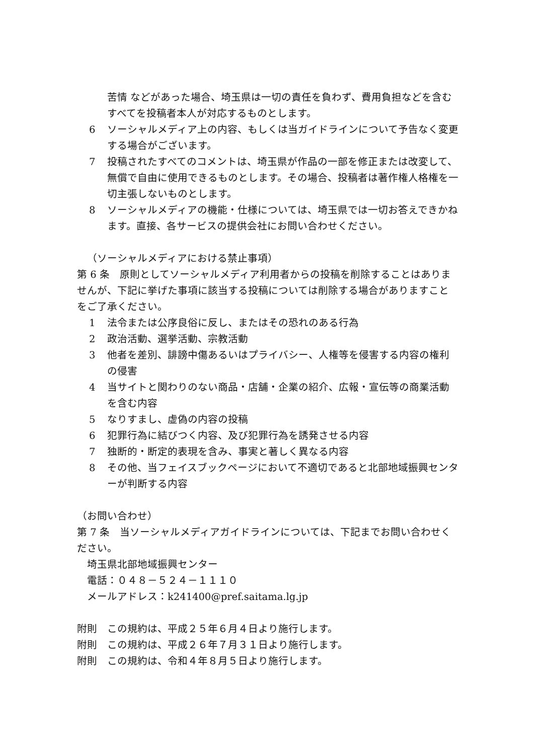苦情 などがあった場合、埼玉県は一切の責任を負わず、費用負担などを含むすべてを投稿者本人が対応するものとします。
6 ソーシャルメディア上の内容、もしくは当ガイドラインについて予告なく変更する場合がございます。
7 投稿されたすべてのコメントは、埼玉県が作品の一部を修正または改変して、無償で自由に使用できるものとします。その場合、投稿者は著作権人格権を一切主張しないものとします。
8 ソーシャルメディアの機能・仕様については、埼玉県では一切お答えできかねます。直接、各サービスの提供会社にお問い合わせください。
（ソーシャルメディアにおける禁止事項）
第 6 条　原則としてソーシャルメディア利用者からの投稿を削除することはありませんが、下記に挙げた事項に該当する投稿については削除する場合がありますことをご了承ください。
1 法令または公序良俗に反し、またはその恐れのある行為
2 政治活動、選挙活動、宗教活動
3 他者を差別、誹謗中傷あるいはプライバシー、人権等を侵害する内容の権利の侵害
4 当サイトと関わりのない商品・店舗・企業の紹介、広報・宣伝等の商業活動を含む内容
5 なりすまし、虚偽の内容の投稿
6 犯罪行為に結びつく内容、及び犯罪行為を誘発させる内容
7 独断的・断定的表現を含み、事実と著しく異なる内容
8 その他、当フェイスブックページにおいて不適切であると北部地域振興センターが判断する内容
（お問い合わせ）
第 7 条　当ソーシャルメディアガイドラインについては、下記までお問い合わせください。
埼玉県北部地域振興センター
電話：０４８－５２４－１１１０
メールアドレス：k241400@pref.saitama.lg.jp
附則　この規約は、平成２５年６月４日より施行します。
附則　この規約は、平成２６年７月３１日より施行します。
附則　この規約は、令和４年８月５日より施行します。